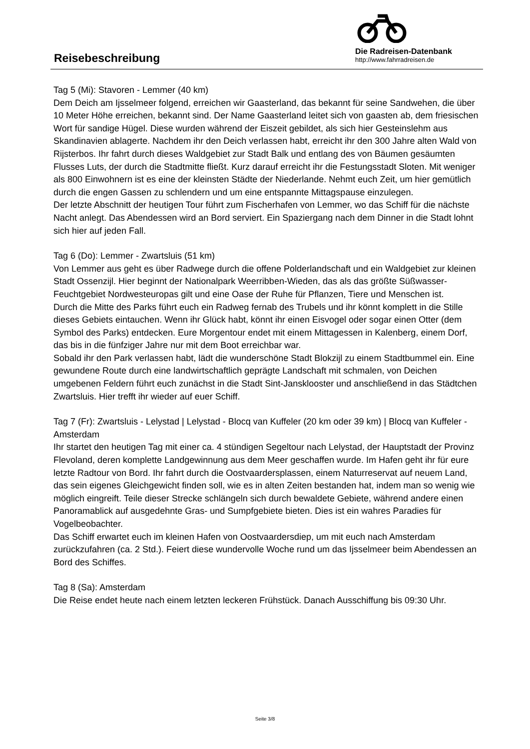Reisebeschreibung
Die Radreisen-Datenbank
http://www.fahrradreisen.de
Tag 5 (Mi): Stavoren - Lemmer (40 km)
Dem Deich am Ijsselmeer folgend, erreichen wir Gaasterland, das bekannt für seine Sandwehen, die über 10 Meter Höhe erreichen, bekannt sind. Der Name Gaasterland leitet sich von gaasten ab, dem friesischen Wort für sandige Hügel. Diese wurden während der Eiszeit gebildet, als sich hier Gesteinslehm aus Skandinavien ablagerte. Nachdem ihr den Deich verlassen habt, erreicht ihr den 300 Jahre alten Wald von Rijsterbos. Ihr fahrt durch dieses Waldgebiet zur Stadt Balk und entlang des von Bäumen gesäumten Flusses Luts, der durch die Stadtmitte fließt. Kurz darauf erreicht ihr die Festungsstadt Sloten. Mit weniger als 800 Einwohnern ist es eine der kleinsten Städte der Niederlande. Nehmt euch Zeit, um hier gemütlich durch die engen Gassen zu schlendern und um eine entspannte Mittagspause einzulegen.
Der letzte Abschnitt der heutigen Tour führt zum Fischerhafen von Lemmer, wo das Schiff für die nächste Nacht anlegt. Das Abendessen wird an Bord serviert. Ein Spaziergang nach dem Dinner in die Stadt lohnt sich hier auf jeden Fall.
Tag 6 (Do): Lemmer - Zwartsluis (51 km)
Von Lemmer aus geht es über Radwege durch die offene Polderlandschaft und ein Waldgebiet zur kleinen Stadt Ossenzijl. Hier beginnt der Nationalpark Weerribben-Wieden, das als das größte Süßwasser- Feuchtgebiet Nordwesteuropas gilt und eine Oase der Ruhe für Pflanzen, Tiere und Menschen ist.
Durch die Mitte des Parks führt euch ein Radweg fernab des Trubels und ihr könnt komplett in die Stille dieses Gebiets eintauchen. Wenn ihr Glück habt, könnt ihr einen Eisvogel oder sogar einen Otter (dem Symbol des Parks) entdecken. Eure Morgentour endet mit einem Mittagessen in Kalenberg, einem Dorf, das bis in die fünfziger Jahre nur mit dem Boot erreichbar war.
Sobald ihr den Park verlassen habt, lädt die wunderschöne Stadt Blokzijl zu einem Stadtbummel ein. Eine gewundene Route durch eine landwirtschaftlich geprägte Landschaft mit schmalen, von Deichen umgebenen Feldern führt euch zunächst in die Stadt Sint-Jansklooster und anschließend in das Städtchen Zwartsluis. Hier trefft ihr wieder auf euer Schiff.
Tag 7 (Fr): Zwartsluis - Lelystad | Lelystad - Blocq van Kuffeler (20 km oder 39 km) | Blocq van Kuffeler - Amsterdam
Ihr startet den heutigen Tag mit einer ca. 4 stündigen Segeltour nach Lelystad, der Hauptstadt der Provinz Flevoland, deren komplette Landgewinnung aus dem Meer geschaffen wurde. Im Hafen geht ihr für eure letzte Radtour von Bord. Ihr fahrt durch die Oostvaardersplassen, einem Naturreservat auf neuem Land, das sein eigenes Gleichgewicht finden soll, wie es in alten Zeiten bestanden hat, indem man so wenig wie möglich eingreift. Teile dieser Strecke schlängeln sich durch bewaldete Gebiete, während andere einen Panoramablick auf ausgedehnte Gras- und Sumpfgebiete bieten. Dies ist ein wahres Paradies für Vogelbeobachter.
Das Schiff erwartet euch im kleinen Hafen von Oostvaardersdiep, um mit euch nach Amsterdam zurückzufahren (ca. 2 Std.). Feiert diese wundervolle Woche rund um das Ijsselmeer beim Abendessen an Bord des Schiffes.
Tag 8 (Sa): Amsterdam
Die Reise endet heute nach einem letzten leckeren Frühstück. Danach Ausschiffung bis 09:30 Uhr.
Seite 3/8